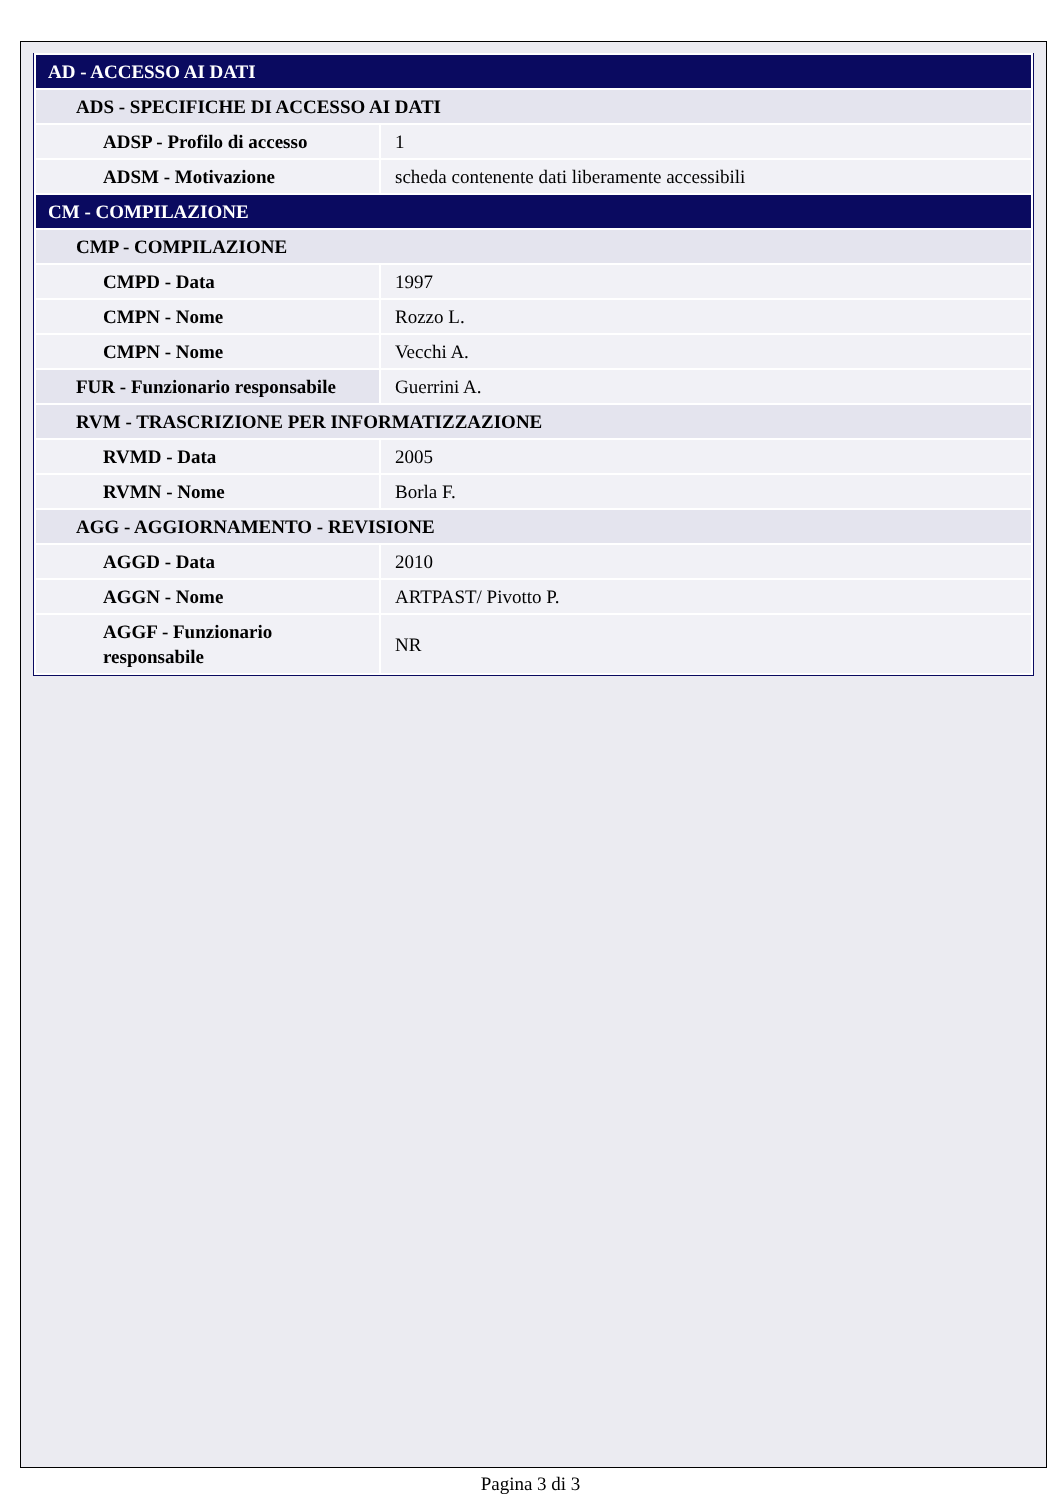| AD - ACCESSO AI DATI | |
| ADS - SPECIFICHE DI ACCESSO AI DATI | |
| ADSP - Profilo di accesso | 1 |
| ADSM - Motivazione | scheda contenente dati liberamente accessibili |
| CM - COMPILAZIONE | |
| CMP - COMPILAZIONE | |
| CMPD - Data | 1997 |
| CMPN - Nome | Rozzo L. |
| CMPN - Nome | Vecchi A. |
| FUR - Funzionario responsabile | Guerrini A. |
| RVM - TRASCRIZIONE PER INFORMATIZZAZIONE | |
| RVMD - Data | 2005 |
| RVMN - Nome | Borla F. |
| AGG - AGGIORNAMENTO - REVISIONE | |
| AGGD - Data | 2010 |
| AGGN - Nome | ARTPAST/ Pivotto P. |
| AGGF - Funzionario responsabile | NR |
Pagina 3 di 3